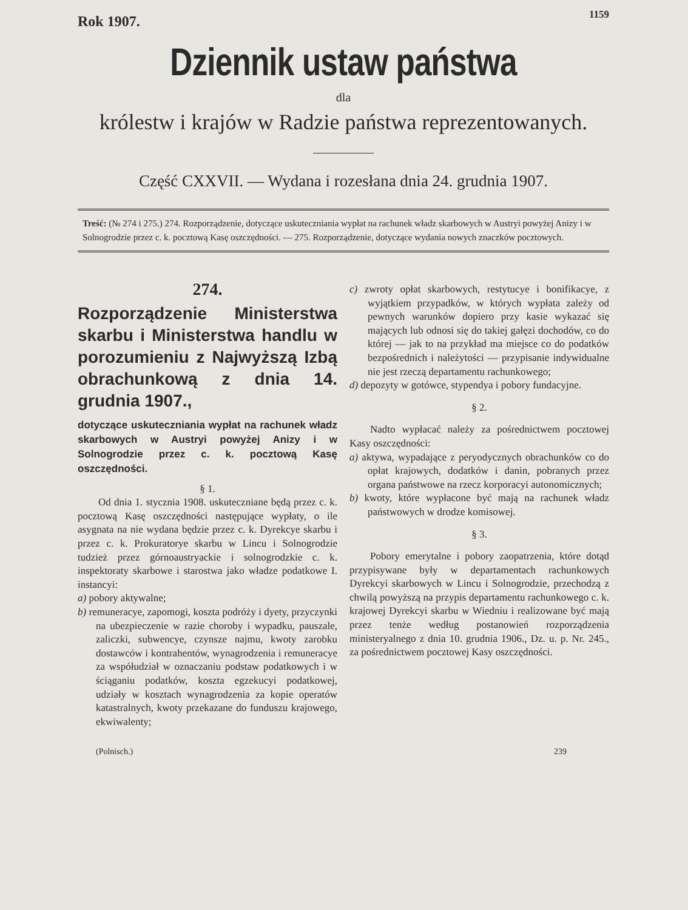Rok 1907. 1159
Dziennik ustaw państwa
dla
królestw i krajów w Radzie państwa reprezentowanych.
Część CXXVII. — Wydana i rozesłana dnia 24. grudnia 1907.
Treść: (№ 274 i 275.) 274. Rozporządzenie, dotyczące uskuteczniania wypłat na rachunek władz skarbowych w Austryi powyżej Anizy i w Solnogrodzie przez c. k. pocztową Kasę oszczędności. — 275. Rozporządzenie, dotyczące wydania nowych znaczków pocztowych.
274.
Rozporządzenie Ministerstwa skarbu i Ministerstwa handlu w porozumieniu z Najwyższą Izbą obrachunkową z dnia 14. grudnia 1907.,
dotyczące uskuteczniania wypłat na rachunek władz skarbowych w Austryi powyżej Anizy i w Solnogrodzie przez c. k. pocztową Kasę oszczędności.
§ 1.
Od dnia 1. stycznia 1908. uskuteczniane będą przez c. k. pocztową Kasę oszczędności następujące wypłaty, o ile asygnata na nie wydana będzie przez c. k. Dyrekcye skarbu i przez c. k. Prokuratorye skarbu w Lincu i Solnogrodzie tudzież przez górnoaustryackie i solnogrodzkie c. k. inspektoraty skarbowe i starostwa jako władze podatkowe I. instancyi:
a) pobory aktywalne;
b) remuneracye, zapomogi, koszta podróży i dyety, przyczynki na ubezpieczenie w razie choroby i wypadku, pauszale, zaliczki, subwencye, czynsze najmu, kwoty zarobku dostawców i kontrahentów, wynagrodzenia i remuneracye za współudział w oznaczaniu podstaw podatkowych i w ściąganiu podatków, koszta egzekucyi podatkowej, udziały w kosztach wynagrodzenia za kopie operatów katastralnych, kwoty przekazane do funduszu krajowego, ekwiwalenty;
c) zwroty opłat skarbowych, restytucye i bonifikacye, z wyjątkiem przypadków, w których wypłata zależy od pewnych warunków dopiero przy kasie wykazać się mających lub odnosi się do takiej gałęzi dochodów, co do której — jak to na przykład ma miejsce co do podatków bezpośrednich i należytości — przypisanie indywidualne nie jest rzeczą departamentu rachunkowego;
d) depozyty w gotówce, stypendya i pobory fundacyjne.
§ 2.
Nadto wypłacać należy za pośrednictwem pocztowej Kasy oszczędności:
a) aktywa, wypadające z peryodycznych obrachunków co do opłat krajowych, dodatków i danin, pobranych przez organa państwowe na rzecz korporacyi autonomicznych;
b) kwoty, które wypłacone być mają na rachunek władz państwowych w drodze komisowej.
§ 3.
Pobory emerytalne i pobory zaopatrzenia, które dotąd przypisywane były w departamentach rachunkowych Dyrekcyi skarbowych w Lincu i Solnogrodzie, przechodzą z chwilą powyższą na przypis departamentu rachunkowego c. k. krajowej Dyrekcyi skarbu w Wiedniu i realizowane być mają przez tenże według postanowień rozporządzenia ministeryalnego z dnia 10. grudnia 1906., Dz. u. p. Nr. 245., za pośrednictwem pocztowej Kasy oszczędności.
(Polnisch.) 239